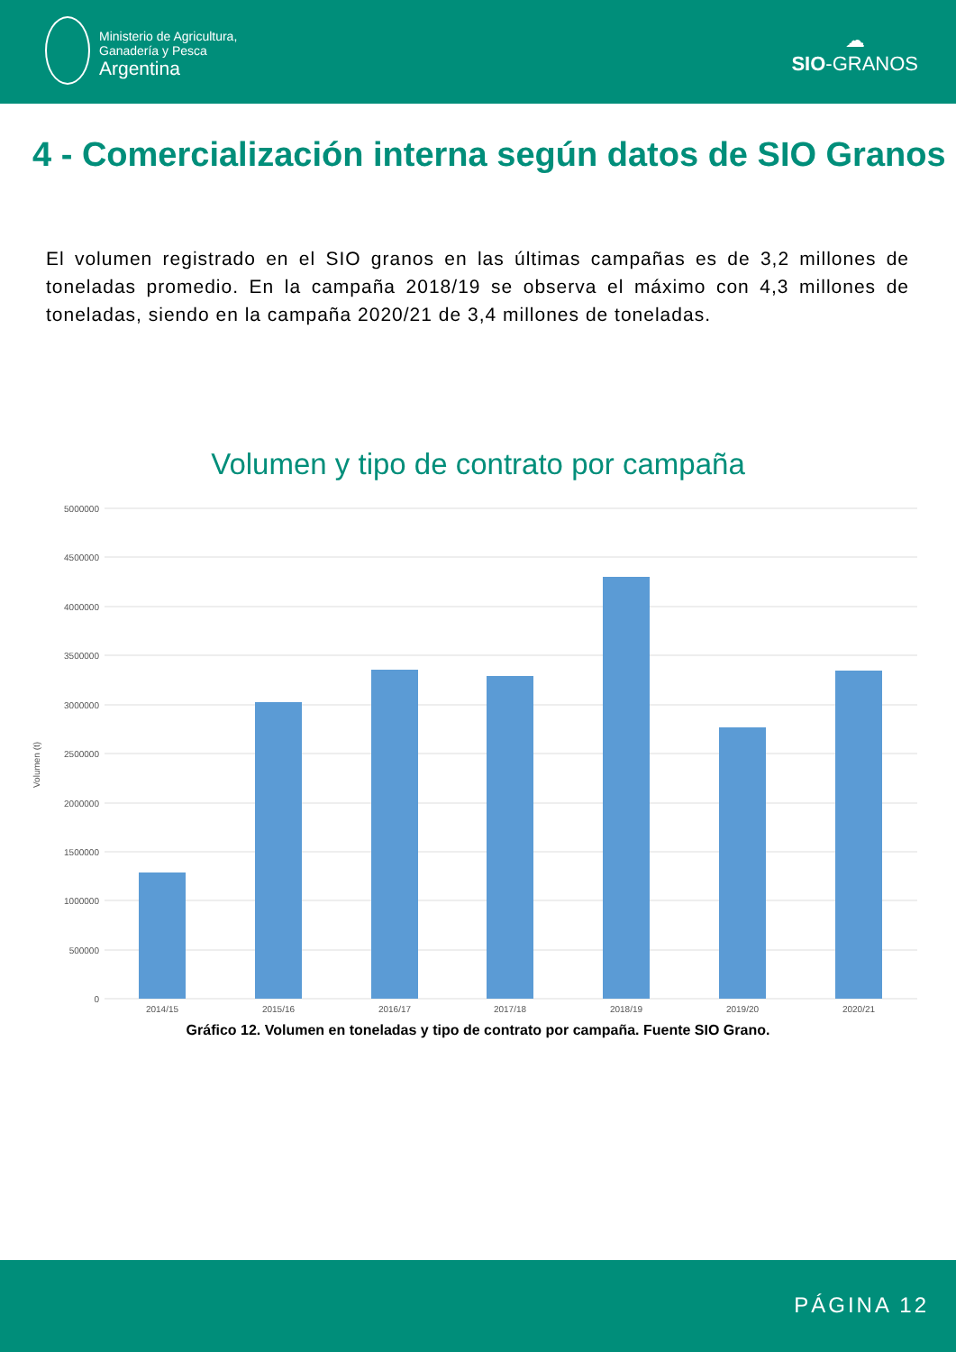Ministerio de Agricultura,
Ganadería y Pesca
Argentina
☁
SIO-GRANOS
4 - Comercialización interna según datos de SIO Granos
El volumen registrado en el SIO granos en las últimas campañas es de 3,2 millones de toneladas promedio. En la campaña 2018/19 se observa el máximo con 4,3 millones de toneladas, siendo en la campaña 2020/21 de 3,4 millones de toneladas.
Volumen y tipo de contrato por campaña
Volumen (t)
5000000
4500000
4000000
3500000
3000000
2500000
2000000
1500000
1000000
500000
0
2014/15
2015/16
2016/17
2017/18
2018/19
2019/20
2020/21
Gráfico 12. Volumen en toneladas y tipo de contrato por campaña. Fuente SIO Grano.
PÁGINA 12